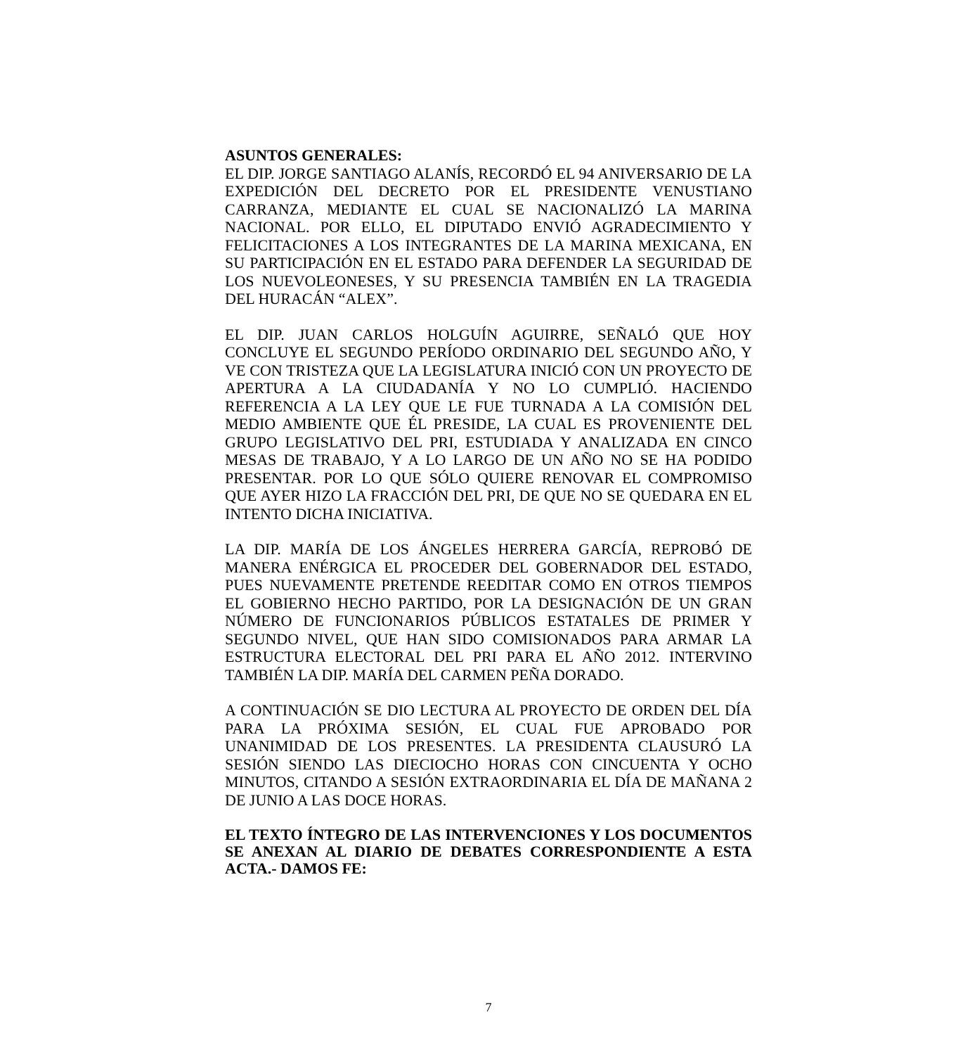ASUNTOS GENERALES:
EL DIP. JORGE SANTIAGO ALANÍS, RECORDÓ EL 94 ANIVERSARIO DE LA EXPEDICIÓN DEL DECRETO POR EL PRESIDENTE VENUSTIANO CARRANZA, MEDIANTE EL CUAL SE NACIONALIZÓ LA MARINA NACIONAL. POR ELLO, EL DIPUTADO ENVIÓ AGRADECIMIENTO Y FELICITACIONES A LOS INTEGRANTES DE LA MARINA MEXICANA, EN SU PARTICIPACIÓN EN EL ESTADO PARA DEFENDER LA SEGURIDAD DE LOS NUEVOLEONESES, Y SU PRESENCIA TAMBIÉN EN LA TRAGEDIA DEL HURACÁN “ALEX”.
EL DIP. JUAN CARLOS HOLGUÍN AGUIRRE, SEÑALÓ QUE HOY CONCLUYE EL SEGUNDO PERÍODO ORDINARIO DEL SEGUNDO AÑO, Y VE CON TRISTEZA QUE LA LEGISLATURA INICIÓ CON UN PROYECTO DE APERTURA A LA CIUDADANÍA Y NO LO CUMPLIÓ. HACIENDO REFERENCIA A LA LEY QUE LE FUE TURNADA A LA COMISIÓN DEL MEDIO AMBIENTE QUE ÉL PRESIDE, LA CUAL ES PROVENIENTE DEL GRUPO LEGISLATIVO DEL PRI, ESTUDIADA Y ANALIZADA EN CINCO MESAS DE TRABAJO, Y A LO LARGO DE UN AÑO NO SE HA PODIDO PRESENTAR. POR LO QUE SÓLO QUIERE RENOVAR EL COMPROMISO QUE AYER HIZO LA FRACCIÓN DEL PRI, DE QUE NO SE QUEDARA EN EL INTENTO DICHA INICIATIVA.
LA DIP. MARÍA DE LOS ÁNGELES HERRERA GARCÍA, REPROBÓ DE MANERA ENÉRGICA EL PROCEDER DEL GOBERNADOR DEL ESTADO, PUES NUEVAMENTE PRETENDE REEDITAR COMO EN OTROS TIEMPOS EL GOBIERNO HECHO PARTIDO, POR LA DESIGNACIÓN DE UN GRAN NÚMERO DE FUNCIONARIOS PÚBLICOS ESTATALES DE PRIMER Y SEGUNDO NIVEL, QUE HAN SIDO COMISIONADOS PARA ARMAR LA ESTRUCTURA ELECTORAL DEL PRI PARA EL AÑO 2012. INTERVINO TAMBIÉN LA DIP. MARÍA DEL CARMEN PEÑA DORADO.
A CONTINUACIÓN SE DIO LECTURA AL PROYECTO DE ORDEN DEL DÍA PARA LA PRÓXIMA SESIÓN, EL CUAL FUE APROBADO POR UNANIMIDAD DE LOS PRESENTES. LA PRESIDENTA CLAUSURÓ LA SESIÓN SIENDO LAS DIECIOCHO HORAS CON CINCUENTA Y OCHO MINUTOS, CITANDO A SESIÓN EXTRAORDINARIA EL DÍA DE MAÑANA 2 DE JUNIO A LAS DOCE HORAS.
EL TEXTO ÍNTEGRO DE LAS INTERVENCIONES Y LOS DOCUMENTOS SE ANEXAN AL DIARIO DE DEBATES CORRESPONDIENTE A ESTA ACTA.- DAMOS FE:
7